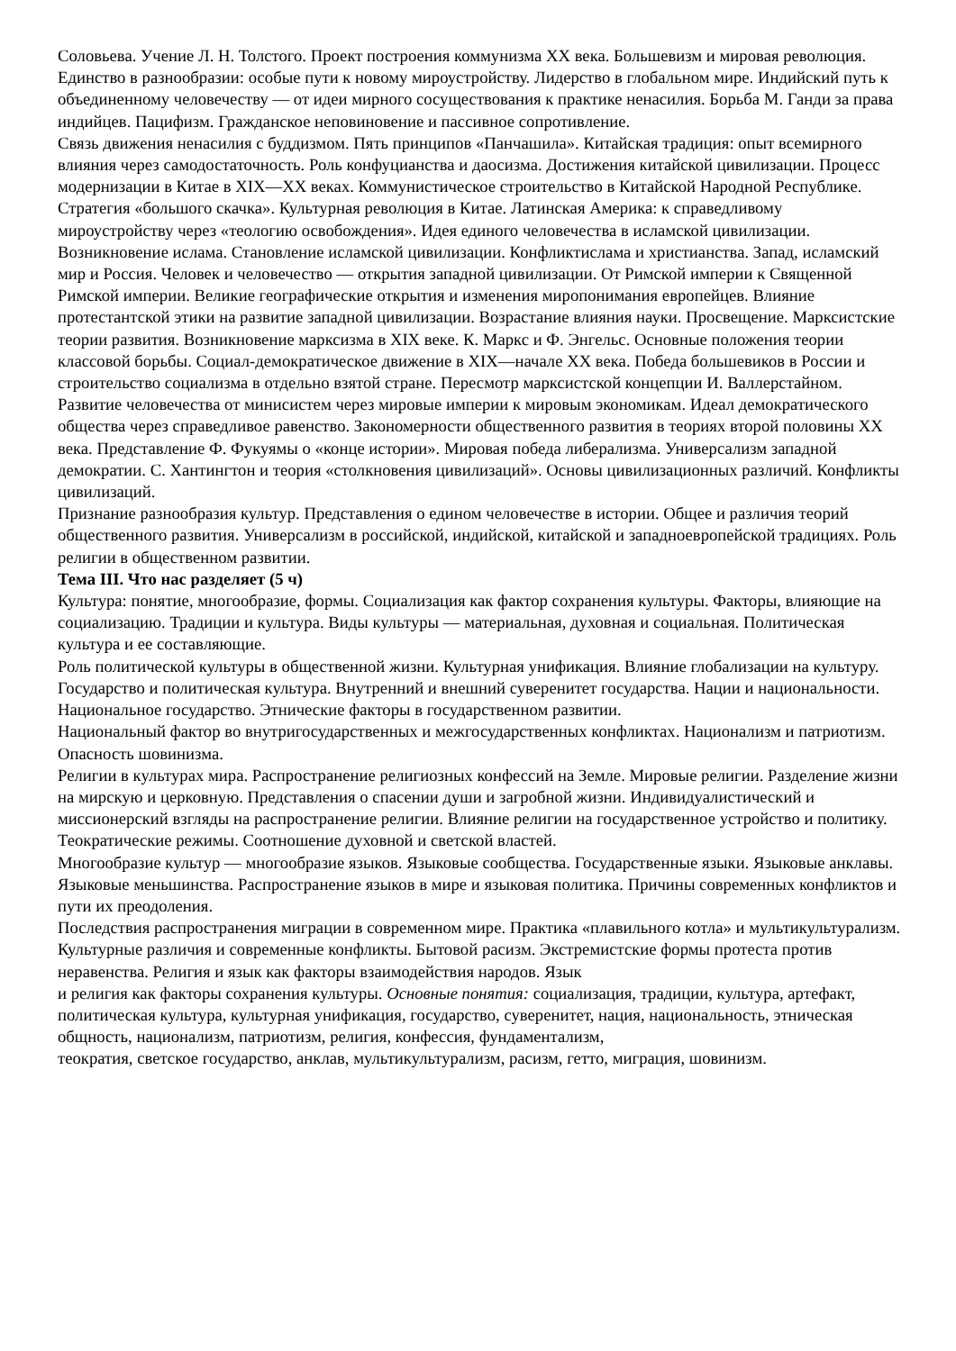Соловьева. Учение Л. Н. Толстого. Проект построения коммунизма XX века. Большевизм и мировая революция.
Единство в разнообразии: особые пути к новому мироустройству. Лидерство в глобальном мире. Индийский путь к объединенному человечеству — от идеи мирного сосуществования к практике ненасилия. Борьба М. Ганди за права индийцев. Пацифизм. Гражданское неповиновение и пассивное сопротивление.
Связь движения ненасилия с буддизмом. Пять принципов «Панчашила». Китайская традиция: опыт всемирного влияния через самодостаточность. Роль конфуцианства и даосизма. Достижения китайской цивилизации. Процесс модернизации в Китае в XIX—XX веках. Коммунистическое строительство в Китайской Народной Республике. Стратегия «большого скачка». Культурная революция в Китае. Латинская Америка: к справедливому мироустройству через «теологию освобождения». Идея единого человечества в исламской цивилизации. Возникновение ислама. Становление исламской цивилизации. Конфликтислама и христианства. Запад, исламский мир и Россия. Человек и человечество — открытия западной цивилизации. От Римской империи к Священной Римской империи. Великие географические открытия и изменения миропонимания европейцев. Влияние протестантской этики на развитие западной цивилизации. Возрастание влияния науки. Просвещение. Марксистские теории развития. Возникновение марксизма в XIX веке. К. Маркс и Ф. Энгельс. Основные положения теории классовой борьбы. Социал-демократическое движение в XIX—начале XX века. Победа большевиков в России и строительство социализма в отдельно взятой стране. Пересмотр марксистской концепции И. Валлерстайном. Развитие человечества от минисистем через мировые империи к мировым экономикам. Идеал демократического общества через справедливое равенство. Закономерности общественного развития в теориях второй половины XX века. Представление Ф. Фукуямы о «конце истории». Мировая победа либерализма. Универсализм западной демократии. С. Хантингтон и теория «столкновения цивилизаций». Основы цивилизационных различий. Конфликты цивилизаций.
Признание разнообразия культур. Представления о едином человечестве в истории. Общее и различия теорий общественного развития. Универсализм в российской, индийской, китайской и западноевропейской традициях. Роль религии в общественном развитии.
Тема III. Что нас разделяет (5 ч)
Культура: понятие, многообразие, формы. Социализация как фактор сохранения культуры. Факторы, влияющие на социализацию. Традиции и культура. Виды культуры — материальная, духовная и социальная. Политическая культура и ее составляющие.
Роль политической культуры в общественной жизни. Культурная унификация. Влияние глобализации на культуру. Государство и политическая культура. Внутренний и внешний суверенитет государства. Нации и национальности. Национальное государство. Этнические факторы в государственном развитии.
Национальный фактор во внутригосударственных и межгосударственных конфликтах. Национализм и патриотизм. Опасность шовинизма.
Религии в культурах мира. Распространение религиозных конфессий на Земле. Мировые религии. Разделение жизни на мирскую и церковную. Представления о спасении души и загробной жизни. Индивидуалистический и миссионерский взгляды на распространение религии. Влияние религии на государственное устройство и политику. Теократические режимы. Соотношение духовной и светской властей.
Многообразие культур — многообразие языков. Языковые сообщества. Государственные языки. Языковые анклавы. Языковые меньшинства. Распространение языков в мире и языковая политика. Причины современных конфликтов и пути их преодоления.
Последствия распространения миграции в современном мире. Практика «плавильного котла» и мультикультурализм. Культурные различия и современные конфликты. Бытовой расизм. Экстремистские формы протеста против неравенства. Религия и язык как факторы взаимодействия народов. Язык
и религия как факторы сохранения культуры. Основные понятия: социализация, традиции, культура, артефакт, политическая культура, культурная унификация, государство, суверенитет, нация, национальность, этническая общность, национализм, патриотизм, религия, конфессия, фундаментализм,
теократия, светское государство, анклав, мультикультурализм, расизм, гетто, миграция, шовинизм.